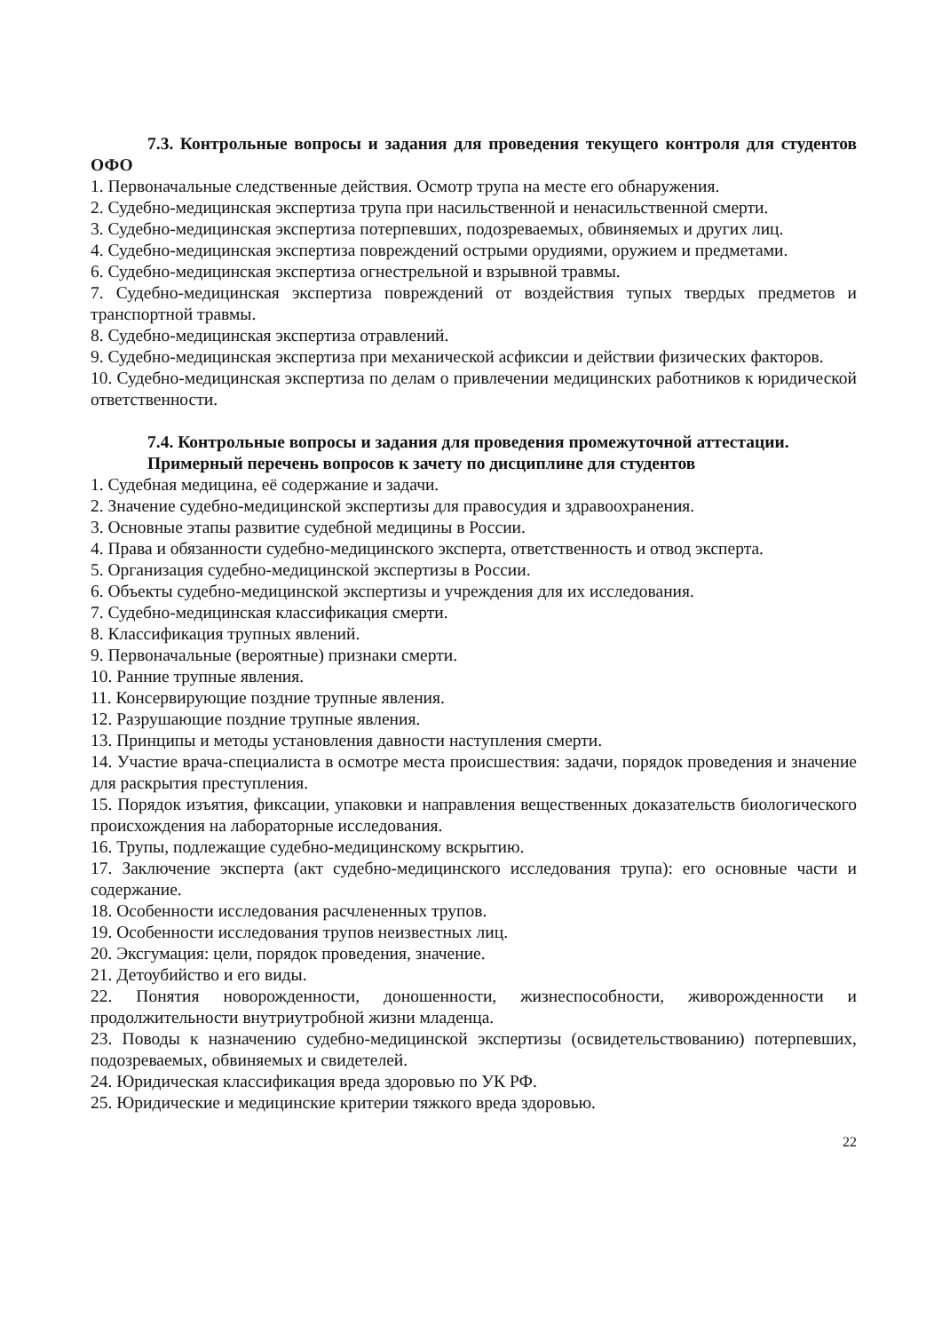7.3. Контрольные вопросы и задания для проведения текущего контроля для студентов ОФО
1. Первоначальные следственные действия. Осмотр трупа на месте его обнаружения.
2. Судебно-медицинская экспертиза трупа при насильственной и ненасильственной смерти.
3. Судебно-медицинская экспертиза потерпевших, подозреваемых, обвиняемых и других лиц.
4. Судебно-медицинская экспертиза повреждений острыми орудиями, оружием и предметами.
6. Судебно-медицинская экспертиза огнестрельной и взрывной травмы.
7. Судебно-медицинская экспертиза повреждений от воздействия тупых твердых предметов и транспортной травмы.
8. Судебно-медицинская экспертиза отравлений.
9. Судебно-медицинская экспертиза при механической асфиксии и действии физических факторов.
10. Судебно-медицинская экспертиза по делам о привлечении медицинских работников к юридической ответственности.
7.4. Контрольные вопросы и задания для проведения промежуточной аттестации.
Примерный перечень вопросов к зачету по дисциплине для студентов
1. Судебная медицина, её содержание и задачи.
2. Значение судебно-медицинской экспертизы для правосудия и здравоохранения.
3. Основные этапы развитие судебной медицины в России.
4. Права и обязанности судебно-медицинского эксперта, ответственность и отвод эксперта.
5. Организация судебно-медицинской экспертизы в России.
6. Объекты судебно-медицинской экспертизы и учреждения для их исследования.
7. Судебно-медицинская классификация смерти.
8. Классификация трупных явлений.
9. Первоначальные (вероятные) признаки смерти.
10. Ранние трупные явления.
11. Консервирующие поздние трупные явления.
12. Разрушающие поздние трупные явления.
13. Принципы и методы установления давности наступления смерти.
14. Участие врача-специалиста в осмотре места происшествия: задачи, порядок проведения и значение для раскрытия преступления.
15. Порядок изъятия, фиксации, упаковки и направления вещественных доказательств биологического происхождения на лабораторные исследования.
16. Трупы, подлежащие судебно-медицинскому вскрытию.
17. Заключение эксперта (акт судебно-медицинского исследования трупа): его основные части и содержание.
18. Особенности исследования расчлененных трупов.
19. Особенности исследования трупов неизвестных лиц.
20. Эксгумация: цели, порядок проведения, значение.
21. Детоубийство и его виды.
22. Понятия новорожденности, доношенности, жизнеспособности, живорожденности и продолжительности внутриутробной жизни младенца.
23. Поводы к назначению судебно-медицинской экспертизы (освидетельствованию) потерпевших, подозреваемых, обвиняемых и свидетелей.
24. Юридическая классификация вреда здоровью по УК РФ.
25. Юридические и медицинские критерии тяжкого вреда здоровью.
22